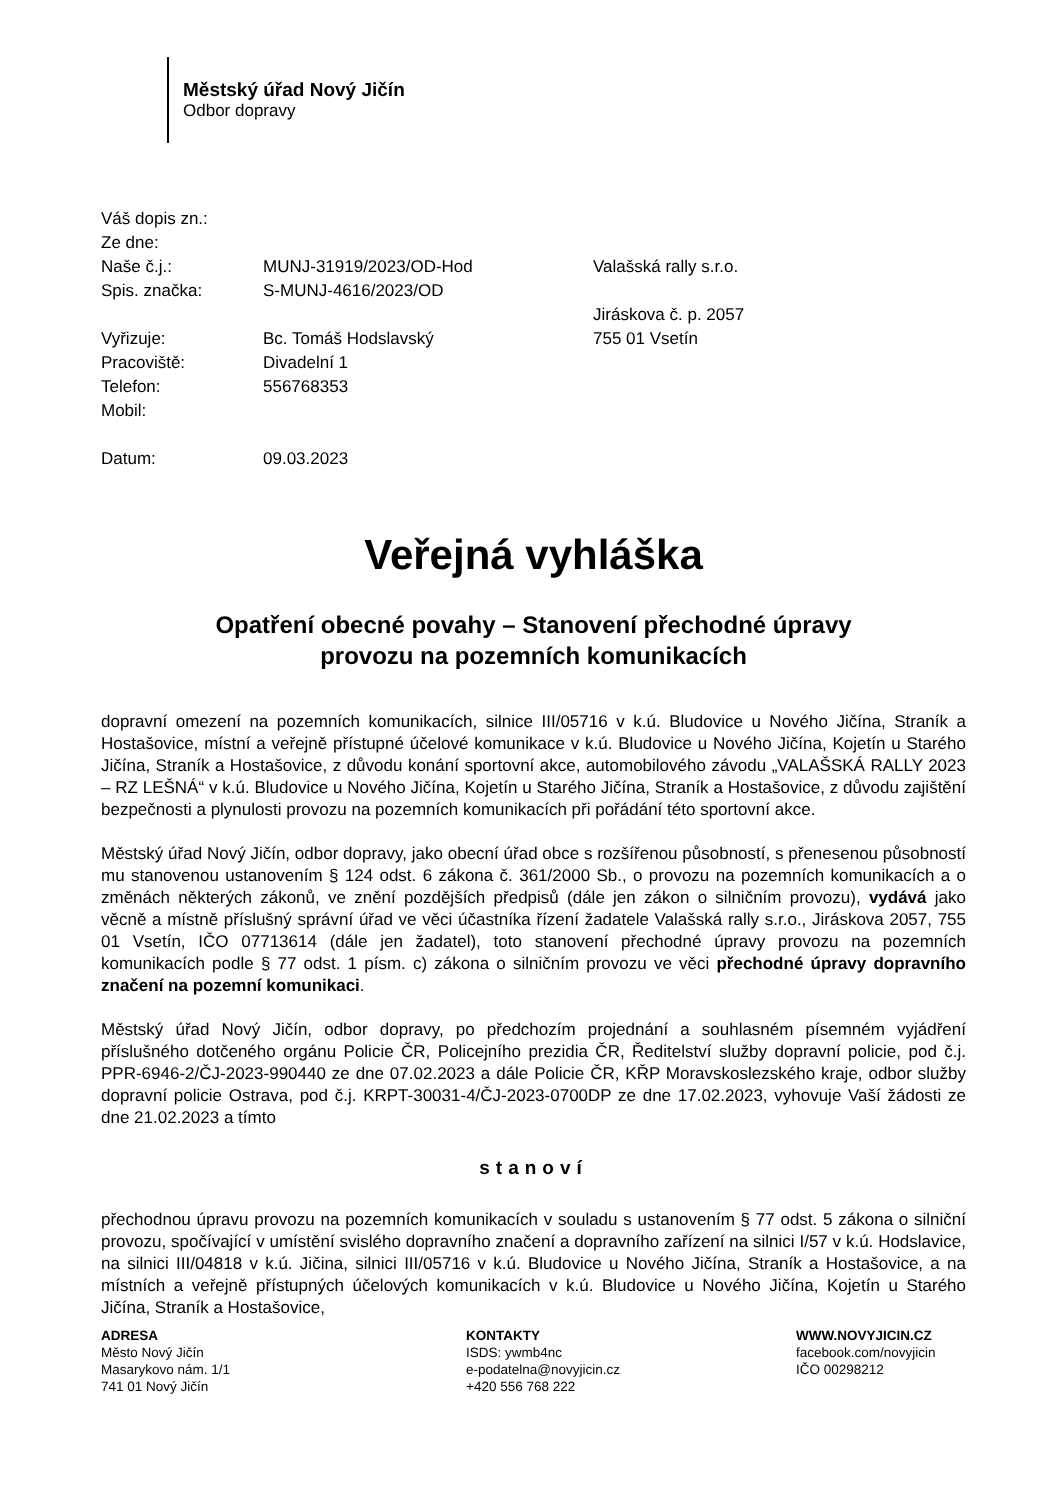Městský úřad Nový Jičín
Odbor dopravy
Váš dopis zn.:
Ze dne:
Naše č.j.:
Spis. značka:
Vyřizuje:
Pracoviště:
Telefon:
Mobil:
Datum:
MUNJ-31919/2023/OD-Hod
S-MUNJ-4616/2023/OD
Bc. Tomáš Hodslavský
Divadelní 1
556768353
09.03.2023
Valašská rally s.r.o.
Jiráskova č. p. 2057
755 01 Vsetín
Veřejná vyhláška
Opatření obecné povahy – Stanovení přechodné úpravy
provozu na pozemních komunikacích
dopravní omezení na pozemních komunikacích, silnice III/05716 v k.ú. Bludovice u Nového Jičína, Straník a Hostašovice, místní a veřejně přístupné účelové komunikace v k.ú. Bludovice u Nového Jičína, Kojetín u Starého Jičína, Straník a Hostašovice, z důvodu konání sportovní akce, automobilového závodu „VALAŠSKÁ RALLY 2023 – RZ LEŠNÁ“ v k.ú. Bludovice u Nového Jičína, Kojetín u Starého Jičína, Straník a Hostašovice, z důvodu zajištění bezpečnosti a plynulosti provozu na pozemních komunikacích při pořádání této sportovní akce.
Městský úřad Nový Jičín, odbor dopravy, jako obecní úřad obce s rozšířenou působností, s přenesenou působností mu stanovenou ustanovením § 124 odst. 6 zákona č. 361/2000 Sb., o provozu na pozemních komunikacích a o změnách některých zákonů, ve znění pozdějších předpisů (dále jen zákon o silničním provozu), vydává jako věcně a místně příslušný správní úřad ve věci účastníka řízení žadatele Valašská rally s.r.o., Jiráskova 2057, 755 01 Vsetín, IČO 07713614 (dále jen žadatel), toto stanovení přechodné úpravy provozu na pozemních komunikacích podle § 77 odst. 1 písm. c) zákona o silničním provozu ve věci přechodné úpravy dopravního značení na pozemní komunikaci.
Městský úřad Nový Jičín, odbor dopravy, po předchozím projednání a souhlasném písemném vyjádření příslušného dotčeného orgánu Policie ČR, Policejního prezidia ČR, Ředitelství služby dopravní policie, pod č.j. PPR-6946-2/ČJ-2023-990440 ze dne 07.02.2023 a dále Policie ČR, KŘP Moravskoslezského kraje, odbor služby dopravní policie Ostrava, pod č.j. KRPT-30031-4/ČJ-2023-0700DP ze dne 17.02.2023, vyhovuje Vaší žádosti ze dne 21.02.2023 a tímto
stanoví
přechodnou úpravu provozu na pozemních komunikacích v souladu s ustanovením § 77 odst. 5 zákona o silniční provozu, spočívající v umístění svislého dopravního značení a dopravního zařízení na silnici I/57 v k.ú. Hodslavice, na silnici III/04818 v k.ú. Jičina, silnici III/05716 v k.ú. Bludovice u Nového Jičína, Straník a Hostašovice, a na místních a veřejně přístupných účelových komunikacích v k.ú. Bludovice u Nového Jičína, Kojetín u Starého Jičína, Straník a Hostašovice,
ADRESA
Město Nový Jičín
Masarykovo nám. 1/1
741 01 Nový Jičín
KONTAKTY
ISDS: ywmb4nc
e-podatelna@novyjicin.cz
+420 556 768 222
WWW.NOVYJICIN.CZ
facebook.com/novyjicin
IČO 00298212